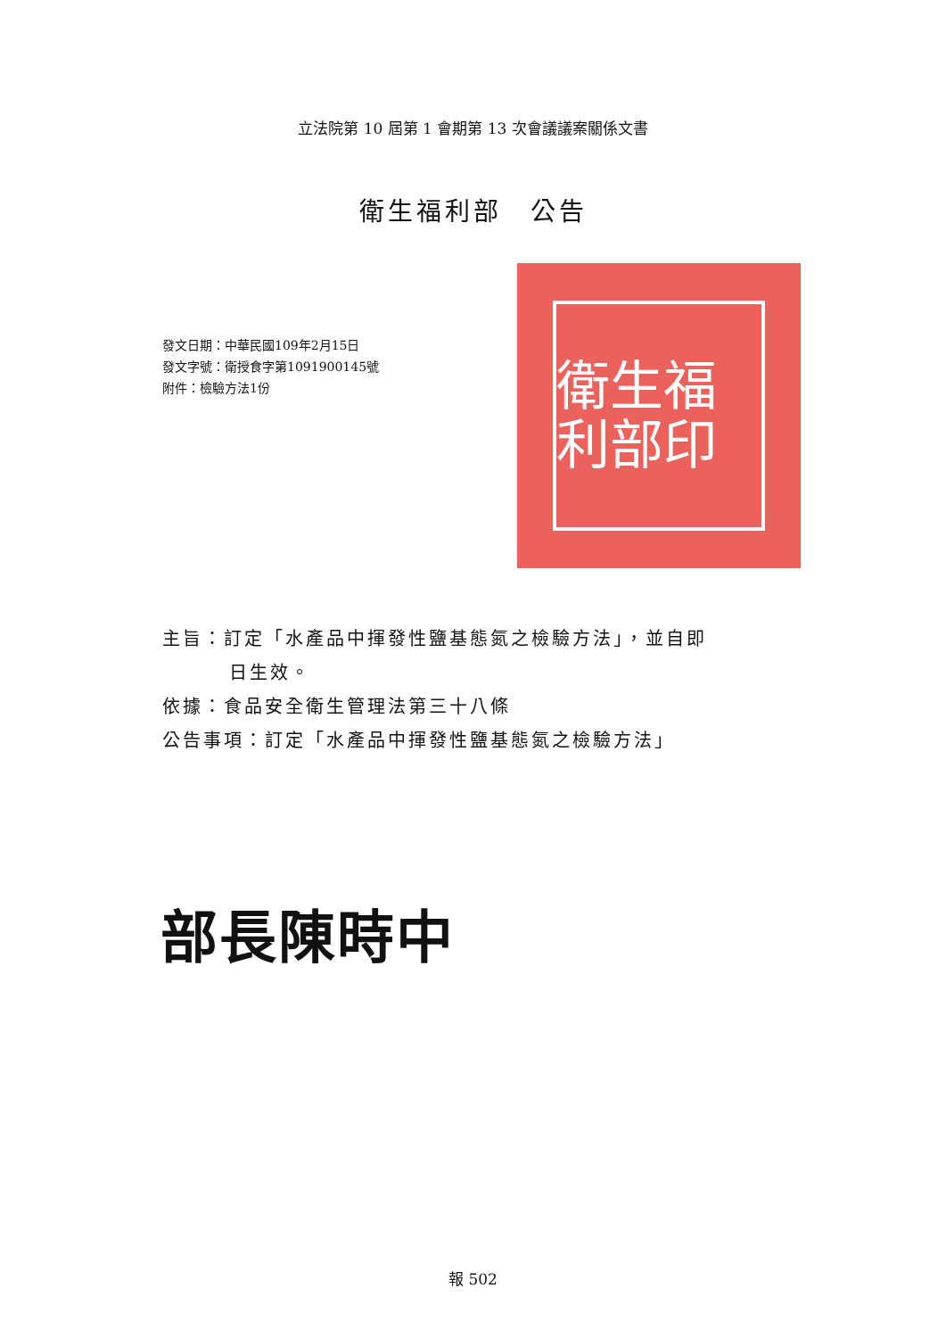立法院第 10 屆第 1 會期第 13 次會議議案關係文書
衛生福利部　公告
發文日期：中華民國109年2月15日
發文字號：衛授食字第1091900145號
附件：檢驗方法1份
衛生福利部印
主旨：訂定「水產品中揮發性鹽基態氮之檢驗方法」，並自即
日生效。
依據：食品安全衛生管理法第三十八條
公告事項：訂定「水產品中揮發性鹽基態氮之檢驗方法」
部長陳時中
報 502